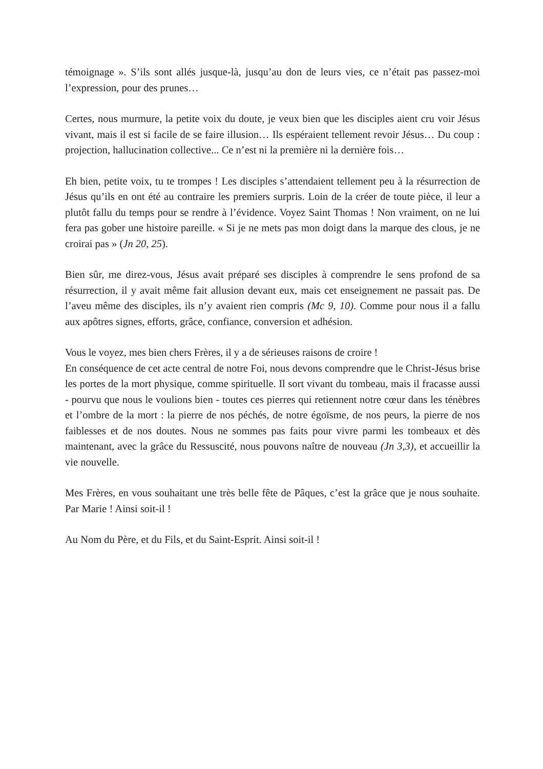témoignage ». S’ils sont allés jusque-là, jusqu’au don de leurs vies, ce n’était pas passez-moi l’expression, pour des prunes…
Certes, nous murmure, la petite voix du doute, je veux bien que les disciples aient cru voir Jésus vivant, mais il est si facile de se faire illusion… Ils espéraient tellement revoir Jésus… Du coup : projection, hallucination collective... Ce n’est ni la première ni la dernière fois…
Eh bien, petite voix, tu te trompes ! Les disciples s’attendaient tellement peu à la résurrection de Jésus qu’ils en ont été au contraire les premiers surpris. Loin de la créer de toute pièce, il leur a plutôt fallu du temps pour se rendre à l’évidence. Voyez Saint Thomas ! Non vraiment, on ne lui fera pas gober une histoire pareille. « Si je ne mets pas mon doigt dans la marque des clous, je ne croirai pas » (Jn 20, 25).
Bien sûr, me direz-vous, Jésus avait préparé ses disciples à comprendre le sens profond de sa résurrection, il y avait même fait allusion devant eux, mais cet enseignement ne passait pas. De l’aveu même des disciples, ils n’y avaient rien compris (Mc 9, 10). Comme pour nous il a fallu aux apôtres signes, efforts, grâce, confiance, conversion et adhésion.
Vous le voyez, mes bien chers Frères, il y a de sérieuses raisons de croire !
En conséquence de cet acte central de notre Foi, nous devons comprendre que le Christ-Jésus brise les portes de la mort physique, comme spirituelle. Il sort vivant du tombeau, mais il fracasse aussi - pourvu que nous le voulions bien - toutes ces pierres qui retiennent notre cœur dans les ténèbres et l’ombre de la mort : la pierre de nos péchés, de notre égoïsme, de nos peurs, la pierre de nos faiblesses et de nos doutes. Nous ne sommes pas faits pour vivre parmi les tombeaux et dès maintenant, avec la grâce du Ressuscité, nous pouvons naître de nouveau (Jn 3,3), et accueillir la vie nouvelle.
Mes Frères, en vous souhaitant une très belle fête de Pâques, c’est la grâce que je nous souhaite. Par Marie ! Ainsi soit-il !
Au Nom du Père, et du Fils, et du Saint-Esprit. Ainsi soit-il !